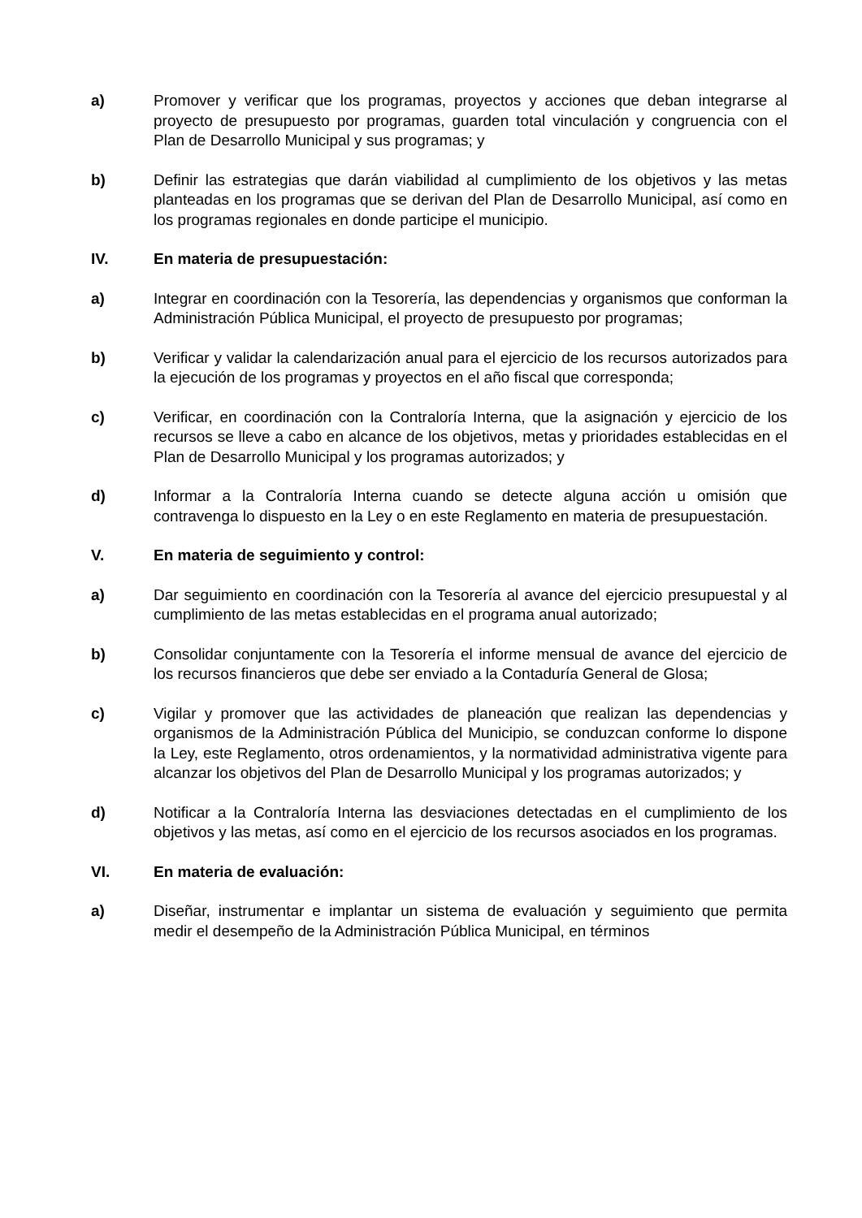a) Promover y verificar que los programas, proyectos y acciones que deban integrarse al proyecto de presupuesto por programas, guarden total vinculación y congruencia con el Plan de Desarrollo Municipal y sus programas; y
b) Definir las estrategias que darán viabilidad al cumplimiento de los objetivos y las metas planteadas en los programas que se derivan del Plan de Desarrollo Municipal, así como en los programas regionales en donde participe el municipio.
IV. En materia de presupuestación:
a) Integrar en coordinación con la Tesorería, las dependencias y organismos que conforman la Administración Pública Municipal, el proyecto de presupuesto por programas;
b) Verificar y validar la calendarización anual para el ejercicio de los recursos autorizados para la ejecución de los programas y proyectos en el año fiscal que corresponda;
c) Verificar, en coordinación con la Contraloría Interna, que la asignación y ejercicio de los recursos se lleve a cabo en alcance de los objetivos, metas y prioridades establecidas en el Plan de Desarrollo Municipal y los programas autorizados; y
d) Informar a la Contraloría Interna cuando se detecte alguna acción u omisión que contravenga lo dispuesto en la Ley o en este Reglamento en materia de presupuestación.
V. En materia de seguimiento y control:
a) Dar seguimiento en coordinación con la Tesorería al avance del ejercicio presupuestal y al cumplimiento de las metas establecidas en el programa anual autorizado;
b) Consolidar conjuntamente con la Tesorería el informe mensual de avance del ejercicio de los recursos financieros que debe ser enviado a la Contaduría General de Glosa;
c) Vigilar y promover que las actividades de planeación que realizan las dependencias y organismos de la Administración Pública del Municipio, se conduzcan conforme lo dispone la Ley, este Reglamento, otros ordenamientos, y la normatividad administrativa vigente para alcanzar los objetivos del Plan de Desarrollo Municipal y los programas autorizados; y
d) Notificar a la Contraloría Interna las desviaciones detectadas en el cumplimiento de los objetivos y las metas, así como en el ejercicio de los recursos asociados en los programas.
VI. En materia de evaluación:
a) Diseñar, instrumentar e implantar un sistema de evaluación y seguimiento que permita medir el desempeño de la Administración Pública Municipal, en términos